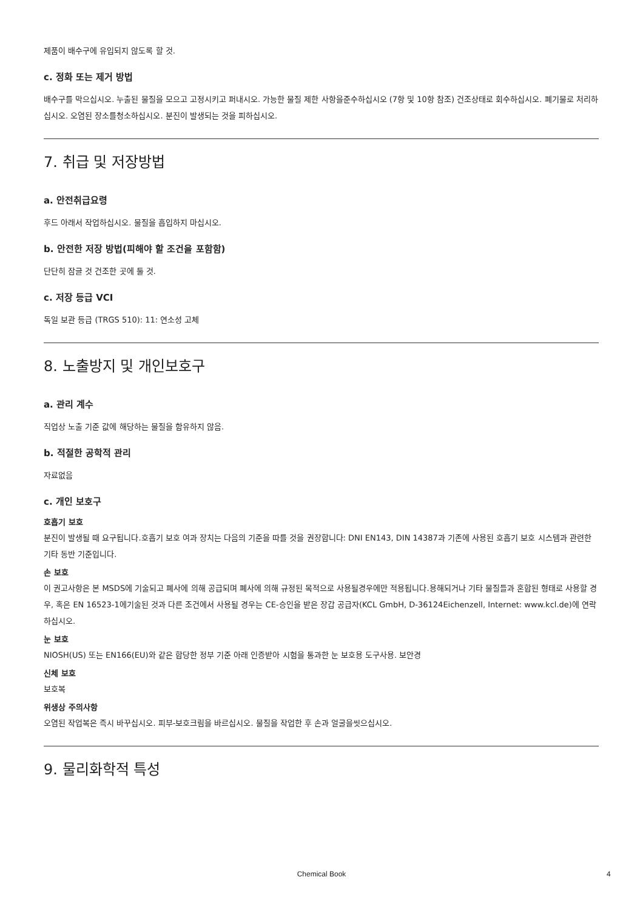제품이 배수구에 유입되지 않도록 할 것.
c. 정화 또는 제거 방법
배수구를 막으십시오. 누출된 물질을 모으고 고정시키고 퍼내시오. 가능한 물질 제한 사항을준수하십시오 (7항 및 10항 참조) 건조상태로 회수하십시오. 폐기물로 처리하십시오. 오염된 장소를청소하십시오. 분진이 발생되는 것을 피하십시오.
7. 취급 및 저장방법
a. 안전취급요령
후드 아래서 작업하십시오. 물질을 흡입하지 마십시오.
b. 안전한 저장 방법(피해야 할 조건을 포함함)
단단히 잠글 것 건조한 곳에 둘 것.
c. 저장 등급 VCI
독일 보관 등급 (TRGS 510): 11: 연소성 고체
8. 노출방지 및 개인보호구
a. 관리 계수
직업상 노출 기준 값에 해당하는 물질을 함유하지 않음.
b. 적절한 공학적 관리
자료없음
c. 개인 보호구
호흡기 보호
분진이 발생될 때 요구됩니다.호흡기 보호 여과 장치는 다음의 기준을 따를 것을 권장합니다: DNI EN143, DIN 14387과 기존에 사용된 호흡기 보호 시스템과 관련한 기타 동반 기준입니다.
손 보호
이 권고사항은 본 MSDS에 기술되고 폐사에 의해 공급되며 폐사에 의해 규정된 목적으로 사용될경우에만 적용됩니다.용해되거나 기타 물질들과 혼합된 형태로 사용할 경우, 혹은 EN 16523-1에기술된 것과 다른 조건에서 사용될 경우는 CE-승인을 받은 장갑 공급자(KCL GmbH, D-36124Eichenzell, Internet: www.kcl.de)에 연락하십시오.
눈 보호
NIOSH(US) 또는 EN166(EU)와 같은 합당한 정부 기준 아래 인증받아 시험을 통과한 눈 보호용 도구사용. 보안경
신체 보호
보호복
위생상 주의사항
오염된 작업복은 즉시 바꾸십시오. 피부-보호크림을 바르십시오. 물질을 작업한 후 손과 얼굴을씻으십시오.
9. 물리화학적 특성
Chemical Book 4